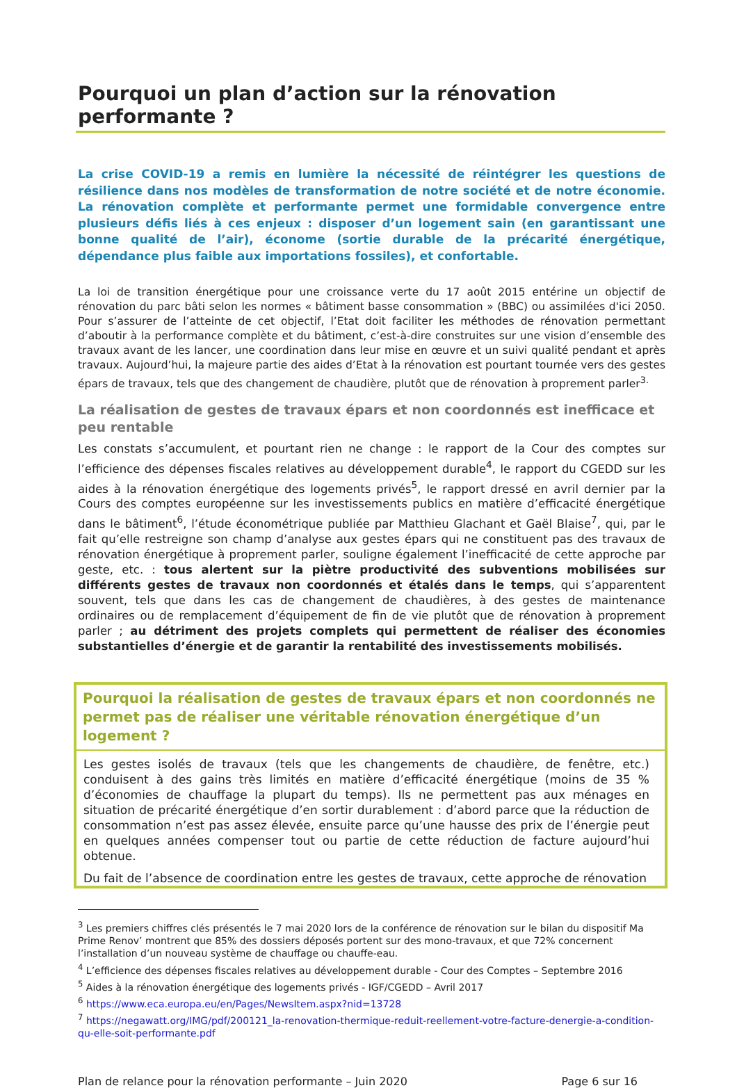Pourquoi un plan d’action sur la rénovation performante ?
La crise COVID-19 a remis en lumière la nécessité de réintégrer les questions de résilience dans nos modèles de transformation de notre société et de notre économie. La rénovation complète et performante permet une formidable convergence entre plusieurs défis liés à ces enjeux : disposer d’un logement sain (en garantissant une bonne qualité de l’air), économe (sortie durable de la précarité énergétique, dépendance plus faible aux importations fossiles), et confortable.
La loi de transition énergétique pour une croissance verte du 17 août 2015 entérine un objectif de rénovation du parc bâti selon les normes « bâtiment basse consommation » (BBC) ou assimilées d'ici 2050. Pour s’assurer de l’atteinte de cet objectif, l’Etat doit faciliter les méthodes de rénovation permettant d’aboutir à la performance complète et du bâtiment, c’est-à-dire construites sur une vision d’ensemble des travaux avant de les lancer, une coordination dans leur mise en œuvre et un suivi qualité pendant et après travaux. Aujourd’hui, la majeure partie des aides d’Etat à la rénovation est pourtant tournée vers des gestes épars de travaux, tels que des changement de chaudière, plutôt que de rénovation à proprement parler<sup>3.</sup>
La réalisation de gestes de travaux épars et non coordonnés est inefficace et peu rentable
Les constats s’accumulent, et pourtant rien ne change : le rapport de la Cour des comptes sur l’efficience des dépenses fiscales relatives au développement durable<sup>4</sup>, le rapport du CGEDD sur les aides à la rénovation énergétique des logements privés<sup>5</sup>, le rapport dressé en avril dernier par la Cours des comptes européenne sur les investissements publics en matière d’efficacité énergétique dans le bâtiment<sup>6</sup>, l’étude économétrique publiée par Matthieu Glachant et Gaël Blaise<sup>7</sup>, qui, par le fait qu’elle restreigne son champ d’analyse aux gestes épars qui ne constituent pas des travaux de rénovation énergétique à proprement parler, souligne également l’inefficacité de cette approche par geste, etc. : tous alertent sur la piètre productivité des subventions mobilisées sur différents gestes de travaux non coordonnés et étalés dans le temps, qui s’apparentent souvent, tels que dans les cas de changement de chaudières, à des gestes de maintenance ordinaires ou de remplacement d’équipement de fin de vie plutôt que de rénovation à proprement parler ; au détriment des projets complets qui permettent de réaliser des économies substantielles d’énergie et de garantir la rentabilité des investissements mobilisés.
Pourquoi la réalisation de gestes de travaux épars et non coordonnés ne permet pas de réaliser une véritable rénovation énergétique d’un logement ?
Les gestes isolés de travaux (tels que les changements de chaudière, de fenêtre, etc.) conduisent à des gains très limités en matière d’efficacité énergétique (moins de 35 % d’économies de chauffage la plupart du temps). Ils ne permettent pas aux ménages en situation de précarité énergétique d’en sortir durablement : d’abord parce que la réduction de consommation n’est pas assez élevée, ensuite parce qu’une hausse des prix de l’énergie peut en quelques années compenser tout ou partie de cette réduction de facture aujourd’hui obtenue.
Du fait de l’absence de coordination entre les gestes de travaux, cette approche de rénovation
<sup>3</sup> Les premiers chiffres clés présentés le 7 mai 2020 lors de la conférence de rénovation sur le bilan du dispositif Ma Prime Renov’ montrent que 85% des dossiers déposés portent sur des mono-travaux, et que 72% concernent l’installation d’un nouveau système de chauffage ou chauffe-eau.
<sup>4</sup> L’efficience des dépenses fiscales relatives au développement durable - Cour des Comptes – Septembre 2016
<sup>5</sup> Aides à la rénovation énergétique des logements privés - IGF/CGEDD – Avril 2017
<sup>6</sup> https://www.eca.europa.eu/en/Pages/NewsItem.aspx?nid=13728
<sup>7</sup> https://negawatt.org/IMG/pdf/200121_la-renovation-thermique-reduit-reellement-votre-facture-denergie-a-condition-qu-elle-soit-performante.pdf
Plan de relance pour la rénovation performante – Juin 2020 Page 6 sur 16